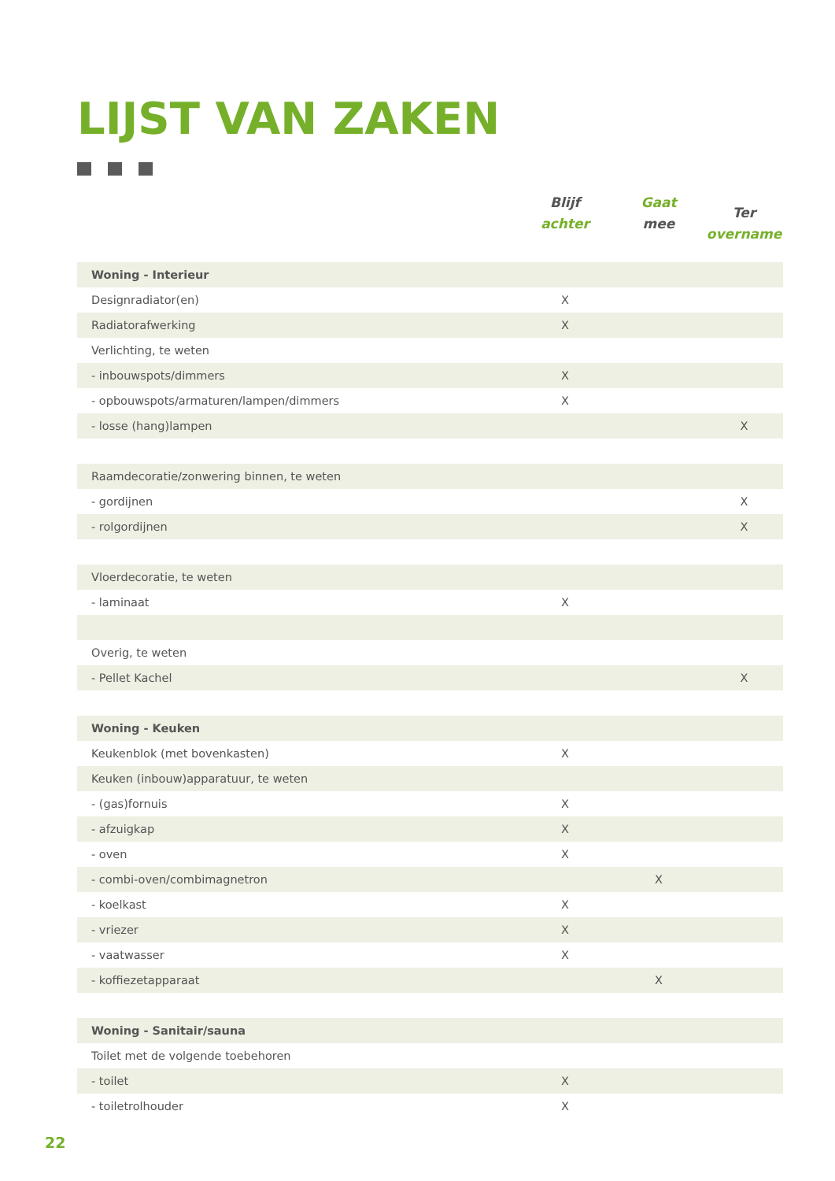LIJST VAN ZAKEN
| | Blijf achter | Gaat mee | Ter overname |
| --- | --- | --- | --- |
| Woning - Interieur | | | |
| Designradiator(en) | X | | |
| Radiatorafwerking | X | | |
| Verlichting, te weten | | | |
| - inbouwspots/dimmers | X | | |
| - opbouwspots/armaturen/lampen/dimmers | X | | |
| - losse (hang)lampen | | | X |
| Raamdecoratie/zonwering binnen, te weten | | | |
| - gordijnen | | | X |
| - rolgordijnen | | | X |
| Vloerdecoratie, te weten | | | |
| - laminaat | X | | |
| Overig, te weten | | | |
| - Pellet Kachel | | | X |
| Woning - Keuken | | | |
| Keukenblok (met bovenkasten) | X | | |
| Keuken (inbouw)apparatuur, te weten | | | |
| - (gas)fornuis | X | | |
| - afzuigkap | X | | |
| - oven | X | | |
| - combi-oven/combimagnetron | | X | |
| - koelkast | X | | |
| - vriezer | X | | |
| - vaatwasser | X | | |
| - koffiezetapparaat | | X | |
| Woning - Sanitair/sauna | | | |
| Toilet met de volgende toebehoren | | | |
| - toilet | X | | |
| - toiletrolhouder | X | | |
22